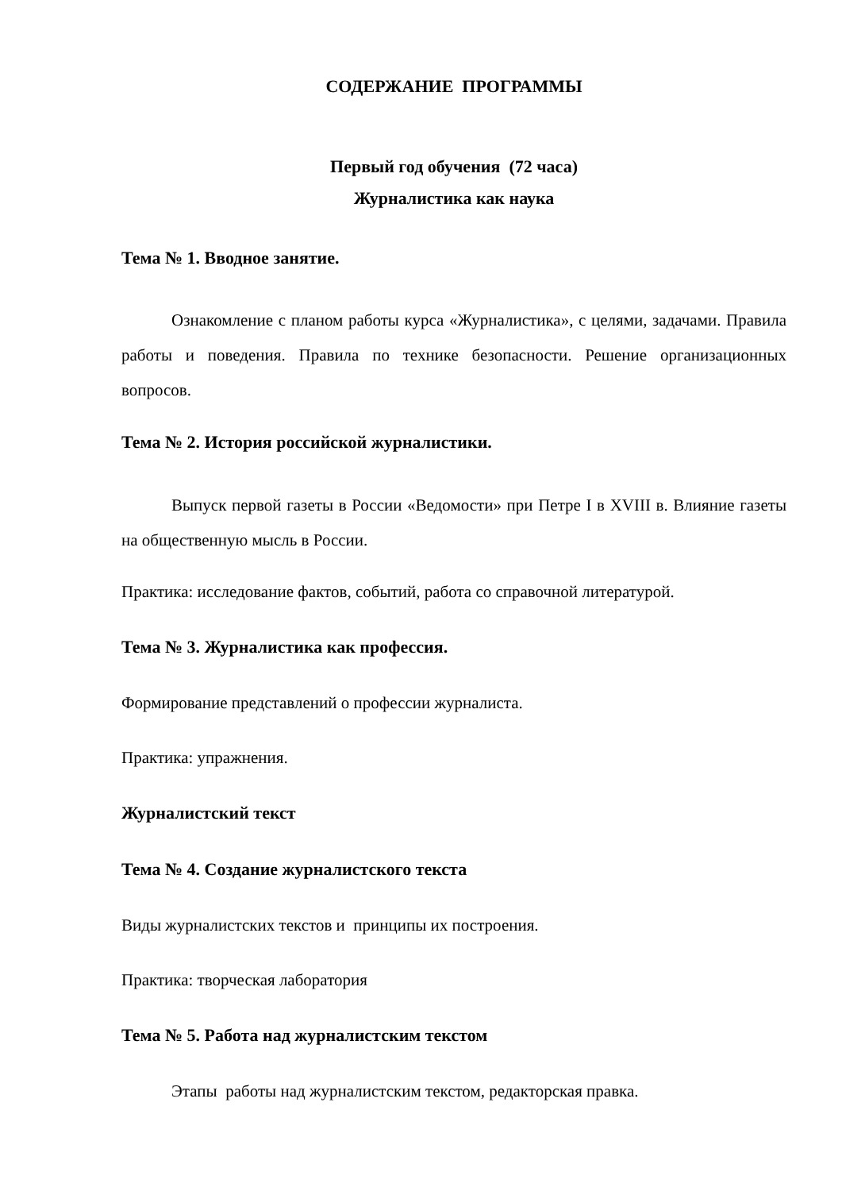СОДЕРЖАНИЕ ПРОГРАММЫ
Первый год обучения (72 часа)
Журналистика как наука
Тема № 1. Вводное занятие.
Ознакомление с планом работы курса «Журналистика», с целями, задачами. Правила работы и поведения. Правила по технике безопасности. Решение организационных вопросов.
Тема № 2. История российской журналистики.
Выпуск первой газеты в России «Ведомости» при Петре I в XVIII в. Влияние газеты на общественную мысль в России.
Практика: исследование фактов, событий, работа со справочной литературой.
Тема № 3. Журналистика как профессия.
Формирование представлений о профессии журналиста.
Практика: упражнения.
Журналистский текст
Тема № 4. Создание журналистского текста
Виды журналистских текстов и принципы их построения.
Практика: творческая лаборатория
Тема № 5. Работа над журналистским текстом
Этапы работы над журналистским текстом, редакторская правка.